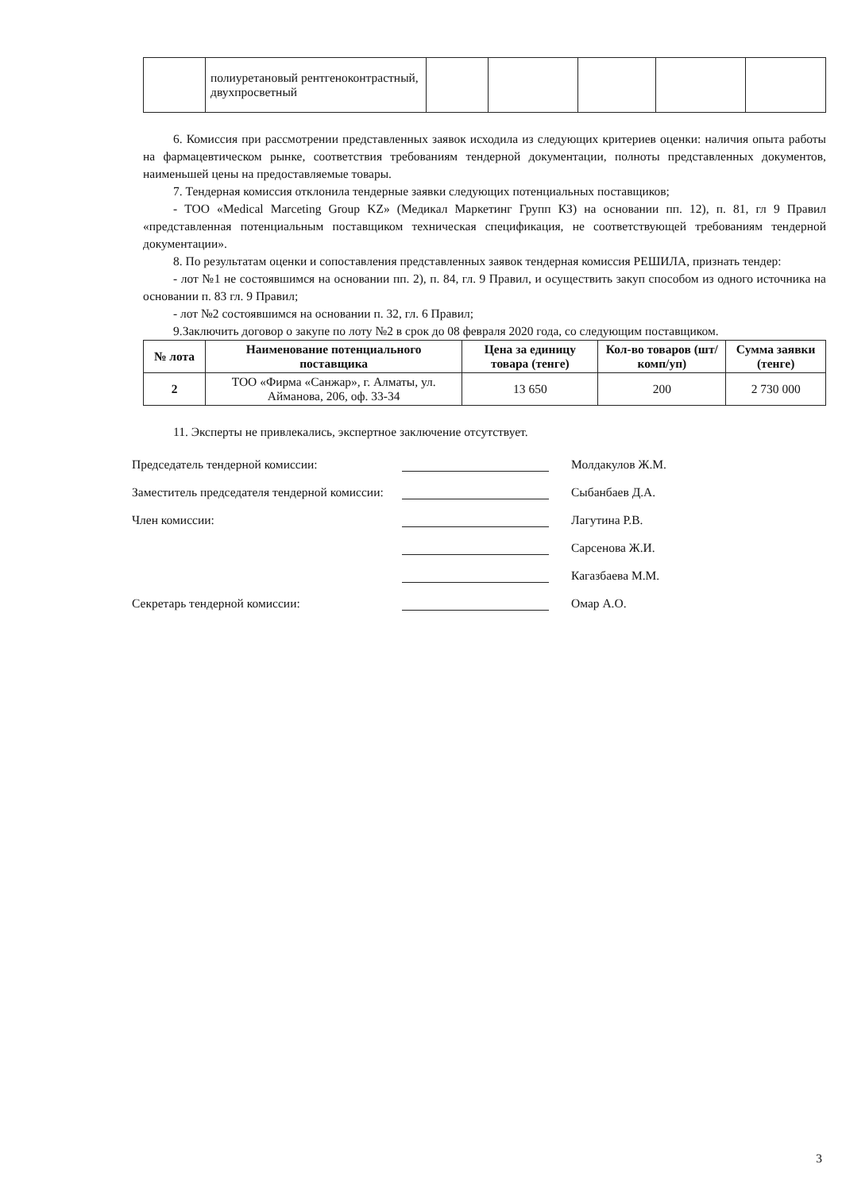| | полиуретановый рентгеноконтрастный, двухпросветный | | | | | |
6. Комиссия при рассмотрении представленных заявок исходила из следующих критериев оценки: наличия опыта работы на фармацевтическом рынке, соответствия требованиям тендерной документации, полноты представленных документов, наименьшей цены на предоставляемые товары.
7. Тендерная комиссия отклонила тендерные заявки следующих потенциальных поставщиков;
- ТОО «Medical Marceting Group KZ» (Медикал Маркетинг Групп КЗ) на основании пп. 12), п. 81, гл 9 Правил «представленная потенциальным поставщиком техническая спецификация, не соответствующей требованиям тендерной документации».
8. По результатам оценки и сопоставления представленных заявок тендерная комиссия РЕШИЛА, признать тендер:
- лот №1 не состоявшимся на основании пп. 2), п. 84, гл. 9 Правил, и осуществить закуп способом из одного источника на основании п. 83 гл. 9 Правил;
- лот №2 состоявшимся на основании п. 32, гл. 6 Правил;
9.Заключить договор о закупе по лоту №2 в срок до 08 февраля 2020 года, со следующим поставщиком.
| № лота | Наименование потенциального поставщика | Цена за единицу товара (тенге) | Кол-во товаров (шт/комп/уп) | Сумма заявки (тенге) |
| --- | --- | --- | --- | --- |
| 2 | ТОО «Фирма «Санжар», г. Алматы, ул. Айманова, 206, оф. 33-34 | 13 650 | 200 | 2 730 000 |
11. Эксперты не привлекались, экспертное заключение отсутствует.
Председатель тендерной комиссии:
Молдакулов Ж.М.
Заместитель председателя тендерной комиссии:
Сыбанбаев Д.А.
Член комиссии:
Лагутина Р.В.
Сарсенова Ж.И.
Кагазбаева М.М.
Секретарь тендерной комиссии:
Омар А.О.
3